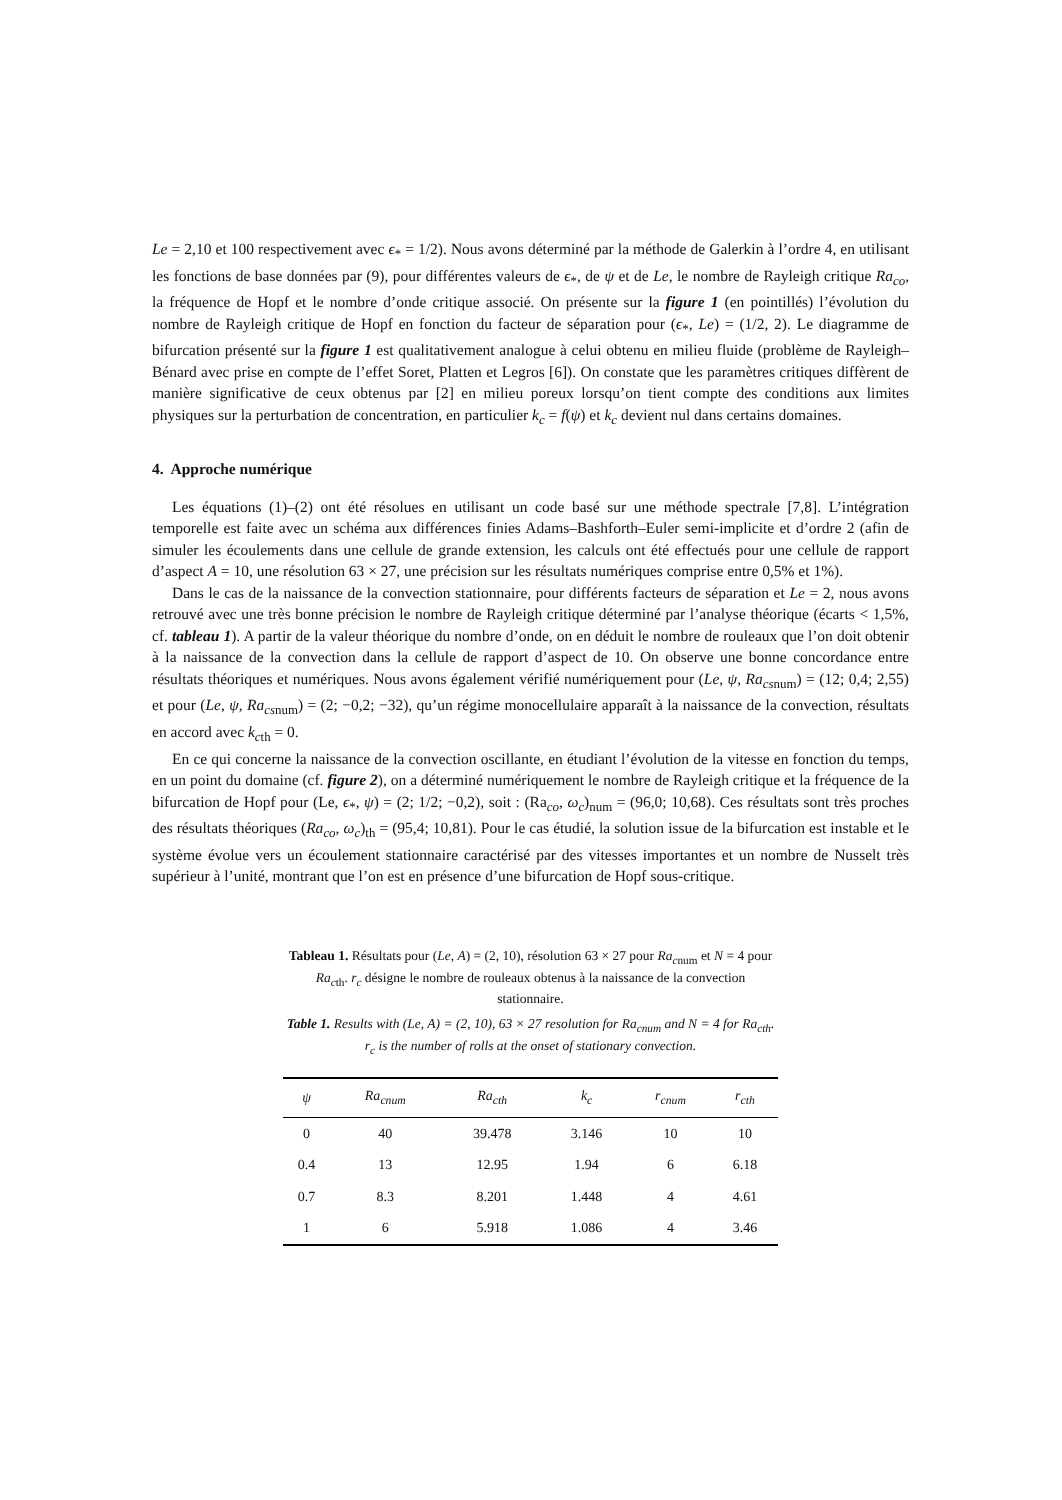Le = 2,10 et 100 respectivement avec ϵ<sub>*</sub> = 1/2). Nous avons déterminé par la méthode de Galerkin à l’ordre 4, en utilisant les fonctions de base données par (9), pour différentes valeurs de ϵ<sub>*</sub>, de ψ et de Le, le nombre de Rayleigh critique Ra<sub>co</sub>, la fréquence de Hopf et le nombre d’onde critique associé. On présente sur la figure 1 (en pointillés) l’évolution du nombre de Rayleigh critique de Hopf en fonction du facteur de séparation pour (ϵ<sub>*</sub>, Le) = (1/2, 2). Le diagramme de bifurcation présenté sur la figure 1 est qualitativement analogue à celui obtenu en milieu fluide (problème de Rayleigh–Bénard avec prise en compte de l’effet Soret, Platten et Legros [6]). On constate que les paramètres critiques diffèrent de manière significative de ceux obtenus par [2] en milieu poreux lorsqu’on tient compte des conditions aux limites physiques sur la perturbation de concentration, en particulier k<sub>c</sub> = f(ψ) et k<sub>c</sub> devient nul dans certains domaines.
4. Approche numérique
Les équations (1)–(2) ont été résolues en utilisant un code basé sur une méthode spectrale [7,8]. L’intégration temporelle est faite avec un schéma aux différences finies Adams–Bashforth–Euler semi-implicite et d’ordre 2 (afin de simuler les écoulements dans une cellule de grande extension, les calculs ont été effectués pour une cellule de rapport d’aspect A = 10, une résolution 63 × 27, une précision sur les résultats numériques comprise entre 0,5% et 1%).
Dans le cas de la naissance de la convection stationnaire, pour différents facteurs de séparation et Le = 2, nous avons retrouvé avec une très bonne précision le nombre de Rayleigh critique déterminé par l’analyse théorique (écarts < 1,5%, cf. tableau 1). A partir de la valeur théorique du nombre d’onde, on en déduit le nombre de rouleaux que l’on doit obtenir à la naissance de la convection dans la cellule de rapport d’aspect de 10. On observe une bonne concordance entre résultats théoriques et numériques. Nous avons également vérifié numériquement pour (Le, ψ, Ra<sub>cs</sub><sub>num</sub>) = (12; 0,4; 2,55) et pour (Le, ψ, Ra<sub>cs</sub><sub>num</sub>) = (2; −0,2; −32), qu’un régime monocellulaire apparaît à la naissance de la convection, résultats en accord avec k<sub>c</sub><sub>th</sub> = 0.
En ce qui concerne la naissance de la convection oscillante, en étudiant l’évolution de la vitesse en fonction du temps, en un point du domaine (cf. figure 2), on a déterminé numériquement le nombre de Rayleigh critique et la fréquence de la bifurcation de Hopf pour (Le, ϵ<sub>*</sub>, ψ) = (2; 1/2; −0,2), soit : (Ra<sub>co</sub>, ω<sub>c</sub>)<sub>num</sub> = (96,0; 10,68). Ces résultats sont très proches des résultats théoriques (Ra<sub>co</sub>, ω<sub>c</sub>)<sub>th</sub> = (95,4; 10,81). Pour le cas étudié, la solution issue de la bifurcation est instable et le système évolue vers un écoulement stationnaire caractérisé par des vitesses importantes et un nombre de Nusselt très supérieur à l’unité, montrant que l’on est en présence d’une bifurcation de Hopf sous-critique.
Tableau 1. Résultats pour (Le, A) = (2, 10), résolution 63 × 27 pour Ra<sub>c</sub><sub>num</sub> et N = 4 pour Ra<sub>c</sub><sub>th</sub>. r<sub>c</sub> désigne le nombre de rouleaux obtenus à la naissance de la convection stationnaire.
Table 1. Results with (Le, A) = (2, 10), 63 × 27 resolution for Ra<sub>c</sub><sub>num</sub> and N = 4 for Ra<sub>c</sub><sub>th</sub>. r<sub>c</sub> is the number of rolls at the onset of stationary convection.
| ψ | Ra<sub>c</sub><sub>num</sub> | Ra<sub>c</sub><sub>th</sub> | k<sub>c</sub> | r<sub>c</sub><sub>num</sub> | r<sub>c</sub><sub>th</sub> |
| --- | --- | --- | --- | --- | --- |
| 0 | 40 | 39.478 | 3.146 | 10 | 10 |
| 0.4 | 13 | 12.95 | 1.94 | 6 | 6.18 |
| 0.7 | 8.3 | 8.201 | 1.448 | 4 | 4.61 |
| 1 | 6 | 5.918 | 1.086 | 4 | 3.46 |